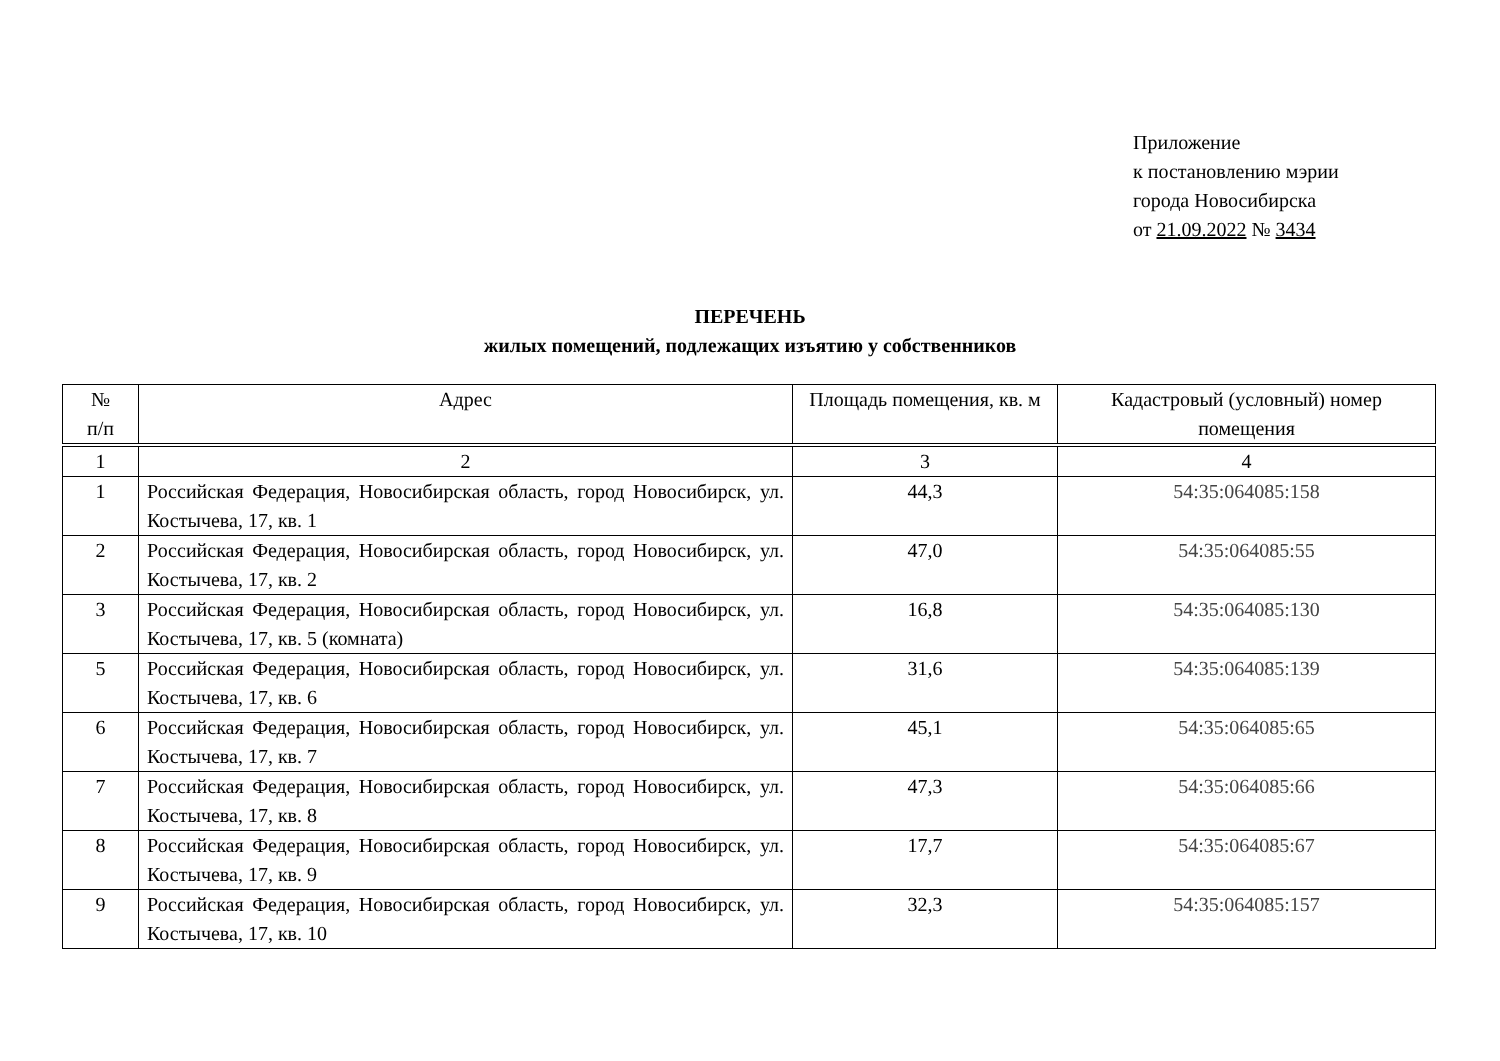Приложение
к постановлению мэрии
города Новосибирска
от 21.09.2022 № 3434
ПЕРЕЧЕНЬ
жилых помещений, подлежащих изъятию у собственников
| № п/п | Адрес | Площадь помещения, кв. м | Кадастровый (условный) номер помещения |
| --- | --- | --- | --- |
| 1 | 2 | 3 | 4 |
| 1 | Российская Федерация, Новосибирская область, город Новосибирск, ул. Костычева, 17, кв. 1 | 44,3 | 54:35:064085:158 |
| 2 | Российская Федерация, Новосибирская область, город Новосибирск, ул. Костычева, 17, кв. 2 | 47,0 | 54:35:064085:55 |
| 3 | Российская Федерация, Новосибирская область, город Новосибирск, ул. Костычева, 17, кв. 5 (комната) | 16,8 | 54:35:064085:130 |
| 5 | Российская Федерация, Новосибирская область, город Новосибирск, ул. Костычева, 17, кв. 6 | 31,6 | 54:35:064085:139 |
| 6 | Российская Федерация, Новосибирская область, город Новосибирск, ул. Костычева, 17, кв. 7 | 45,1 | 54:35:064085:65 |
| 7 | Российская Федерация, Новосибирская область, город Новосибирск, ул. Костычева, 17, кв. 8 | 47,3 | 54:35:064085:66 |
| 8 | Российская Федерация, Новосибирская область, город Новосибирск, ул. Костычева, 17, кв. 9 | 17,7 | 54:35:064085:67 |
| 9 | Российская Федерация, Новосибирская область, город Новосибирск, ул. Костычева, 17, кв. 10 | 32,3 | 54:35:064085:157 |